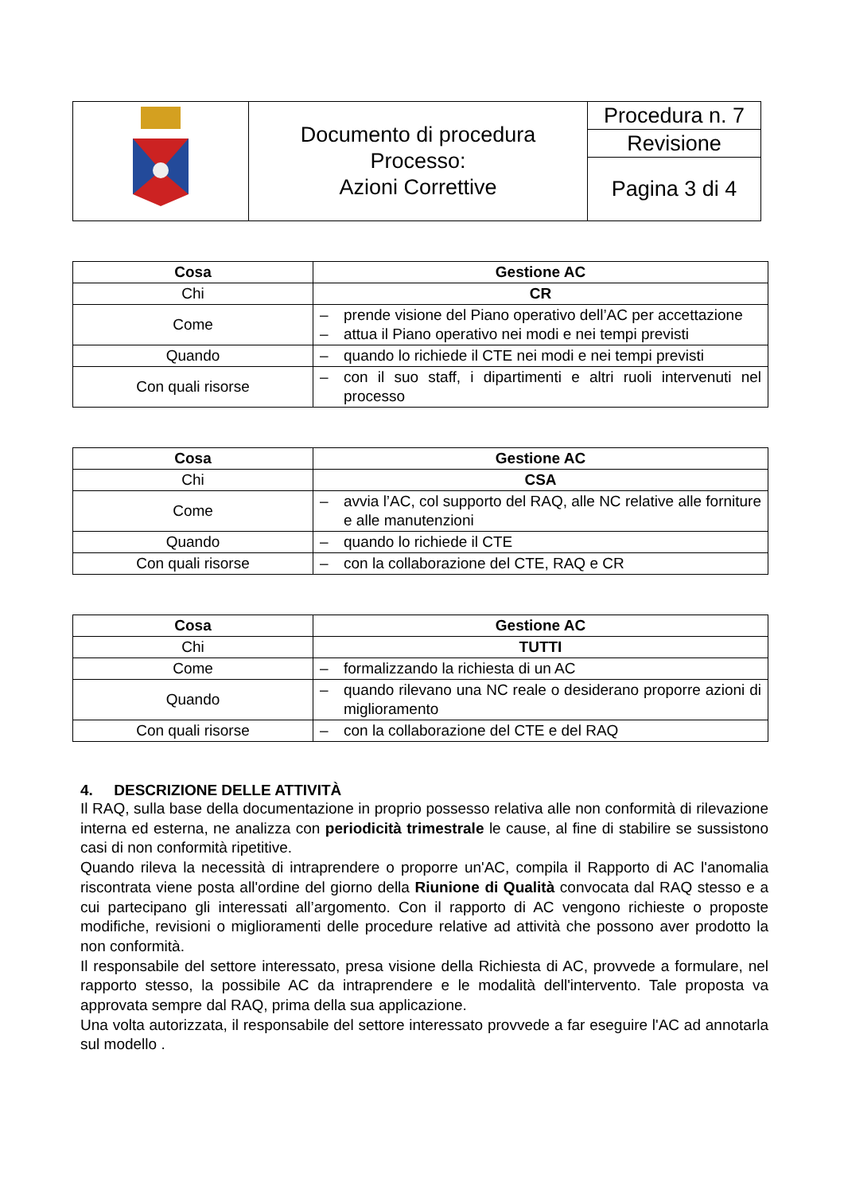| | Documento di procedura Processo: Azioni Correttive | Procedura n. 7 |
| | | Revisione |
| | | Pagina 3 di 4 |
| Cosa | Gestione AC |
| --- | --- |
| Chi | CR |
| Come | – prende visione del Piano operativo dell’AC per accettazione – attua il Piano operativo nei modi e nei tempi previsti |
| Quando | – quando lo richiede il CTE nei modi e nei tempi previsti |
| Con quali risorse | – con il suo staff, i dipartimenti e altri ruoli intervenuti nel processo |
| Cosa | Gestione AC |
| --- | --- |
| Chi | CSA |
| Come | – avvia l’AC, col supporto del RAQ, alle NC relative alle forniture e alle manutenzioni |
| Quando | – quando lo richiede il CTE |
| Con quali risorse | – con la collaborazione del CTE, RAQ e CR |
| Cosa | Gestione AC |
| --- | --- |
| Chi | TUTTI |
| Come | – formalizzando la richiesta di un AC |
| Quando | – quando rilevano una NC reale o desiderano proporre azioni di miglioramento |
| Con quali risorse | – con la collaborazione del CTE e del RAQ |
4. DESCRIZIONE DELLE ATTIVITÀ
Il RAQ, sulla base della documentazione in proprio possesso relativa alle non conformità di rilevazione interna ed esterna, ne analizza con periodicità trimestrale le cause, al fine di stabilire se sussistono casi di non conformità ripetitive.
Quando rileva la necessità di intraprendere o proporre un'AC, compila il Rapporto di AC l'anomalia riscontrata viene posta all'ordine del giorno della Riunione di Qualità convocata dal RAQ stesso e a cui partecipano gli interessati all’argomento. Con il rapporto di AC vengono richieste o proposte modifiche, revisioni o miglioramenti delle procedure relative ad attività che possono aver prodotto la non conformità.
Il responsabile del settore interessato, presa visione della Richiesta di AC, provvede a formulare, nel rapporto stesso, la possibile AC da intraprendere e le modalità dell'intervento. Tale proposta va approvata sempre dal RAQ, prima della sua applicazione.
Una volta autorizzata, il responsabile del settore interessato provvede a far eseguire l'AC ad annotarla sul modello .